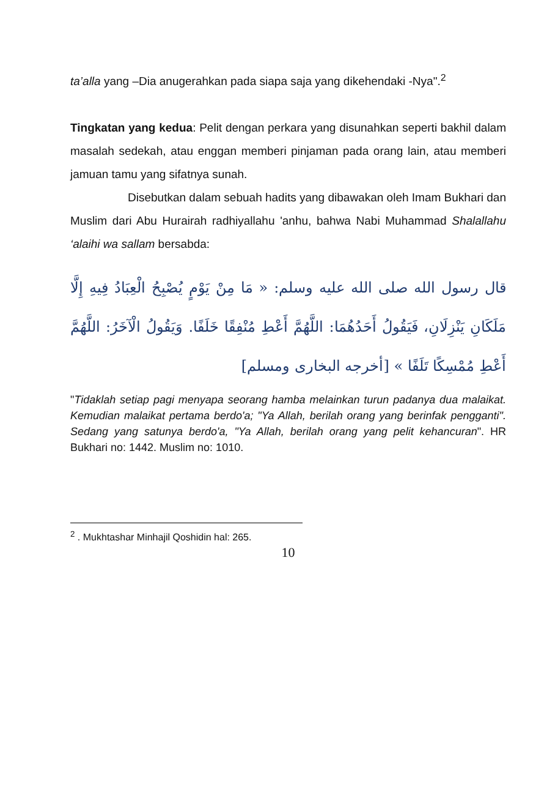ta’alla yang –Dia anugerahkan pada siapa saja yang dikehendaki -Nya".<sup>2</sup>
Tingkatan yang kedua: Pelit dengan perkara yang disunahkan seperti bakhil dalam masalah sedekah, atau enggan memberi pinjaman pada orang lain, atau memberi jamuan tamu yang sifatnya sunah.
Disebutkan dalam sebuah hadits yang dibawakan oleh Imam Bukhari dan Muslim dari Abu Hurairah radhiyallahu 'anhu, bahwa Nabi Muhammad Shalallahu ‘alaihi wa sallam bersabda:
قال رسول الله صلى الله عليه وسلم: « مَا مِنْ يَوْمٍ يُصْبِحُ الْعِبَادُ فِيهِ إِلَّا مَلَكَانِ يَنْزِلَانِ، فَيَقُولُ أَحَدُهُمَا: اللَّهُمَّ أَعْطِ مُنْفِقًا خَلَفًا. وَيَقُولُ الْآخَرُ: اللَّهُمَّ أَعْطِ مُمْسِكًا تَلَفًا » [أخرجه البخارى ومسلم]
"Tidaklah setiap pagi menyapa seorang hamba melainkan turun padanya dua malaikat. Kemudian malaikat pertama berdo'a; "Ya Allah, berilah orang yang berinfak pengganti". Sedang yang satunya berdo'a, "Ya Allah, berilah orang yang pelit kehancuran". HR Bukhari no: 1442. Muslim no: 1010.
<sup>2</sup> . Mukhtashar Minhajil Qoshidin hal: 265.
10